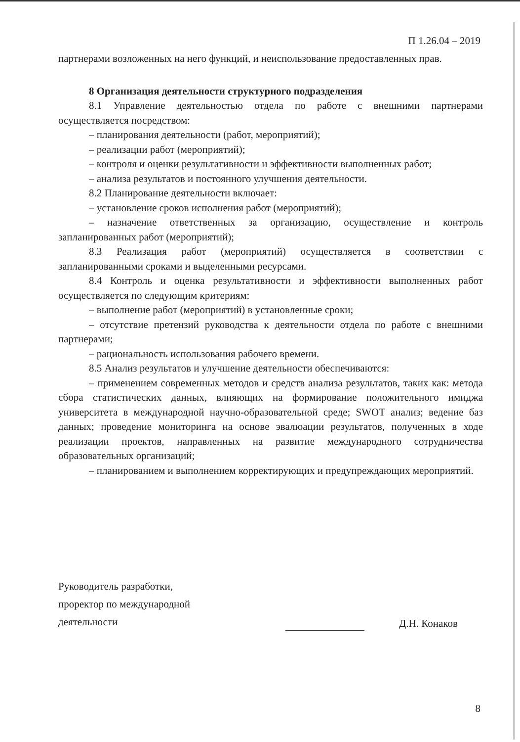П 1.26.04 – 2019
партнерами возложенных на него функций, и неиспользование предоставленных прав.
8 Организация деятельности структурного подразделения
8.1 Управление деятельностью отдела по работе с внешними партнерами осуществляется посредством:
– планирования деятельности (работ, мероприятий);
– реализации работ (мероприятий);
– контроля и оценки результативности и эффективности выполненных работ;
– анализа результатов и постоянного улучшения деятельности.
8.2 Планирование деятельности включает:
– установление сроков исполнения работ (мероприятий);
– назначение ответственных за организацию, осуществление и контроль запланированных работ (мероприятий);
8.3 Реализация работ (мероприятий) осуществляется в соответствии с запланированными сроками и выделенными ресурсами.
8.4 Контроль и оценка результативности и эффективности выполненных работ осуществляется по следующим критериям:
– выполнение работ (мероприятий) в установленные сроки;
– отсутствие претензий руководства к деятельности отдела по работе с внешними партнерами;
– рациональность использования рабочего времени.
8.5 Анализ результатов и улучшение деятельности обеспечиваются:
– применением современных методов и средств анализа результатов, таких как: метода сбора статистических данных, влияющих на формирование положительного имиджа университета в международной научно-образовательной среде; SWOT анализ; ведение баз данных; проведение мониторинга на основе эвалюации результатов, полученных в ходе реализации проектов, направленных на развитие международного сотрудничества образовательных организаций;
– планированием и выполнением корректирующих и предупреждающих мероприятий.
Руководитель разработки,
проректор по международной
деятельности
Д.Н. Конаков
8